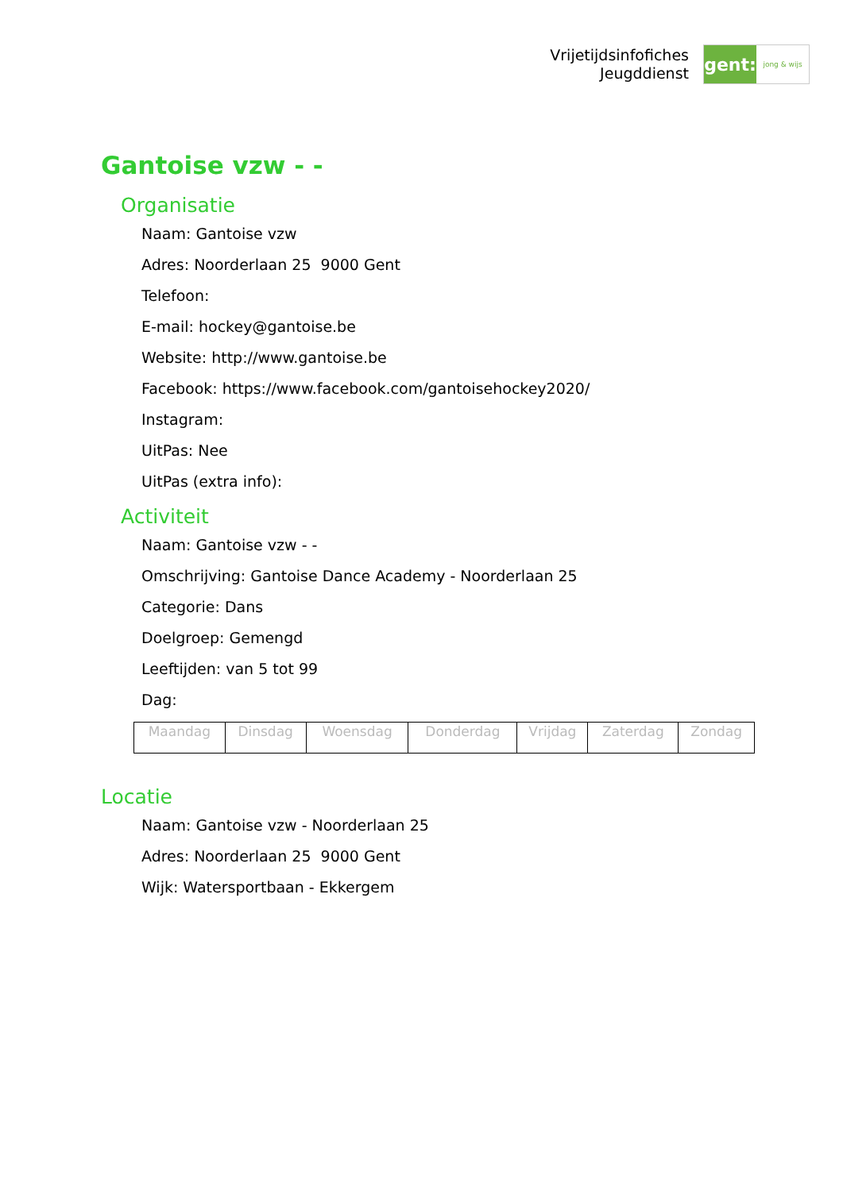Vrijetijdsinfofiches
Jeugddienst
gent:
jong & wijs
Gantoise vzw - -
Organisatie
Naam: Gantoise vzw
Adres: Noorderlaan 25 9000 Gent
Telefoon:
E-mail: hockey@gantoise.be
Website: http://www.gantoise.be
Facebook: https://www.facebook.com/gantoisehockey2020/
Instagram:
UitPas: Nee
UitPas (extra info):
Activiteit
Naam: Gantoise vzw - -
Omschrijving: Gantoise Dance Academy - Noorderlaan 25
Categorie: Dans
Doelgroep: Gemengd
Leeftijden: van 5 tot 99
Dag:
| Maandag | Dinsdag | Woensdag | Donderdag | Vrijdag | Zaterdag | Zondag |
Locatie
Naam: Gantoise vzw - Noorderlaan 25
Adres: Noorderlaan 25 9000 Gent
Wijk: Watersportbaan - Ekkergem